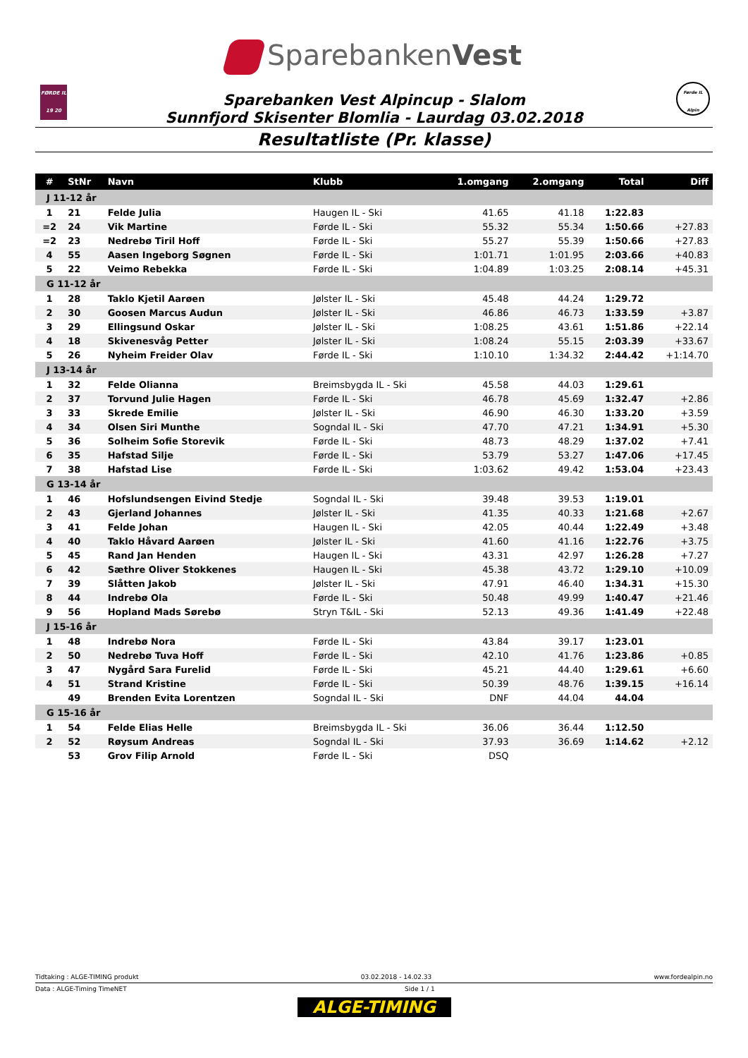SparebankenVest
FØRDE IL
19 20
Førde IL Alpin
Sparebanken Vest Alpincup - Slalom
Sunnfjord Skisenter Blomlia - Laurdag 03.02.2018
Resultatliste (Pr. klasse)
| # | StNr | Navn | Klubb | 1.omgang | 2.omgang | Total | Diff |
| --- | --- | --- | --- | --- | --- | --- | --- |
| J 11-12 år | | | | | | | |
| 1 | 21 | Felde Julia | Haugen IL - Ski | 41.65 | 41.18 | 1:22.83 | |
| =2 | 24 | Vik Martine | Førde IL - Ski | 55.32 | 55.34 | 1:50.66 | +27.83 |
| =2 | 23 | Nedrebø Tiril Hoff | Førde IL - Ski | 55.27 | 55.39 | 1:50.66 | +27.83 |
| 4 | 55 | Aasen Ingeborg Søgnen | Førde IL - Ski | 1:01.71 | 1:01.95 | 2:03.66 | +40.83 |
| 5 | 22 | Veimo Rebekka | Førde IL - Ski | 1:04.89 | 1:03.25 | 2:08.14 | +45.31 |
| G 11-12 år | | | | | | | |
| 1 | 28 | Taklo Kjetil Aarøen | Jølster IL - Ski | 45.48 | 44.24 | 1:29.72 | |
| 2 | 30 | Goosen Marcus Audun | Jølster IL - Ski | 46.86 | 46.73 | 1:33.59 | +3.87 |
| 3 | 29 | Ellingsund Oskar | Jølster IL - Ski | 1:08.25 | 43.61 | 1:51.86 | +22.14 |
| 4 | 18 | Skivenesvåg Petter | Jølster IL - Ski | 1:08.24 | 55.15 | 2:03.39 | +33.67 |
| 5 | 26 | Nyheim Freider Olav | Førde IL - Ski | 1:10.10 | 1:34.32 | 2:44.42 | +1:14.70 |
| J 13-14 år | | | | | | | |
| 1 | 32 | Felde Olianna | Breimsbygda IL - Ski | 45.58 | 44.03 | 1:29.61 | |
| 2 | 37 | Torvund Julie Hagen | Førde IL - Ski | 46.78 | 45.69 | 1:32.47 | +2.86 |
| 3 | 33 | Skrede Emilie | Jølster IL - Ski | 46.90 | 46.30 | 1:33.20 | +3.59 |
| 4 | 34 | Olsen Siri Munthe | Sogndal IL - Ski | 47.70 | 47.21 | 1:34.91 | +5.30 |
| 5 | 36 | Solheim Sofie Storevik | Førde IL - Ski | 48.73 | 48.29 | 1:37.02 | +7.41 |
| 6 | 35 | Hafstad Silje | Førde IL - Ski | 53.79 | 53.27 | 1:47.06 | +17.45 |
| 7 | 38 | Hafstad Lise | Førde IL - Ski | 1:03.62 | 49.42 | 1:53.04 | +23.43 |
| G 13-14 år | | | | | | | |
| 1 | 46 | Hofslundsengen Eivind Stedje | Sogndal IL - Ski | 39.48 | 39.53 | 1:19.01 | |
| 2 | 43 | Gjerland Johannes | Jølster IL - Ski | 41.35 | 40.33 | 1:21.68 | +2.67 |
| 3 | 41 | Felde Johan | Haugen IL - Ski | 42.05 | 40.44 | 1:22.49 | +3.48 |
| 4 | 40 | Taklo Håvard Aarøen | Jølster IL - Ski | 41.60 | 41.16 | 1:22.76 | +3.75 |
| 5 | 45 | Rand Jan Henden | Haugen IL - Ski | 43.31 | 42.97 | 1:26.28 | +7.27 |
| 6 | 42 | Sæthre Oliver Stokkenes | Haugen IL - Ski | 45.38 | 43.72 | 1:29.10 | +10.09 |
| 7 | 39 | Slåtten Jakob | Jølster IL - Ski | 47.91 | 46.40 | 1:34.31 | +15.30 |
| 8 | 44 | Indrebø Ola | Førde IL - Ski | 50.48 | 49.99 | 1:40.47 | +21.46 |
| 9 | 56 | Hopland Mads Sørebø | Stryn T&IL - Ski | 52.13 | 49.36 | 1:41.49 | +22.48 |
| J 15-16 år | | | | | | | |
| 1 | 48 | Indrebø Nora | Førde IL - Ski | 43.84 | 39.17 | 1:23.01 | |
| 2 | 50 | Nedrebø Tuva Hoff | Førde IL - Ski | 42.10 | 41.76 | 1:23.86 | +0.85 |
| 3 | 47 | Nygård Sara Furelid | Førde IL - Ski | 45.21 | 44.40 | 1:29.61 | +6.60 |
| 4 | 51 | Strand Kristine | Førde IL - Ski | 50.39 | 48.76 | 1:39.15 | +16.14 |
| | 49 | Brenden Evita Lorentzen | Sogndal IL - Ski | DNF | 44.04 | 44.04 | |
| G 15-16 år | | | | | | | |
| 1 | 54 | Felde Elias Helle | Breimsbygda IL - Ski | 36.06 | 36.44 | 1:12.50 | |
| 2 | 52 | Røysum Andreas | Sogndal IL - Ski | 37.93 | 36.69 | 1:14.62 | +2.12 |
| | 53 | Grov Filip Arnold | Førde IL - Ski | DSQ | | | |
Tidtaking : ALGE-TIMING produkt 03.02.2018 - 14.02.33 www.fordealpin.no
Data : ALGE-Timing TimeNET Side 1 / 1
ALGE-TIMING